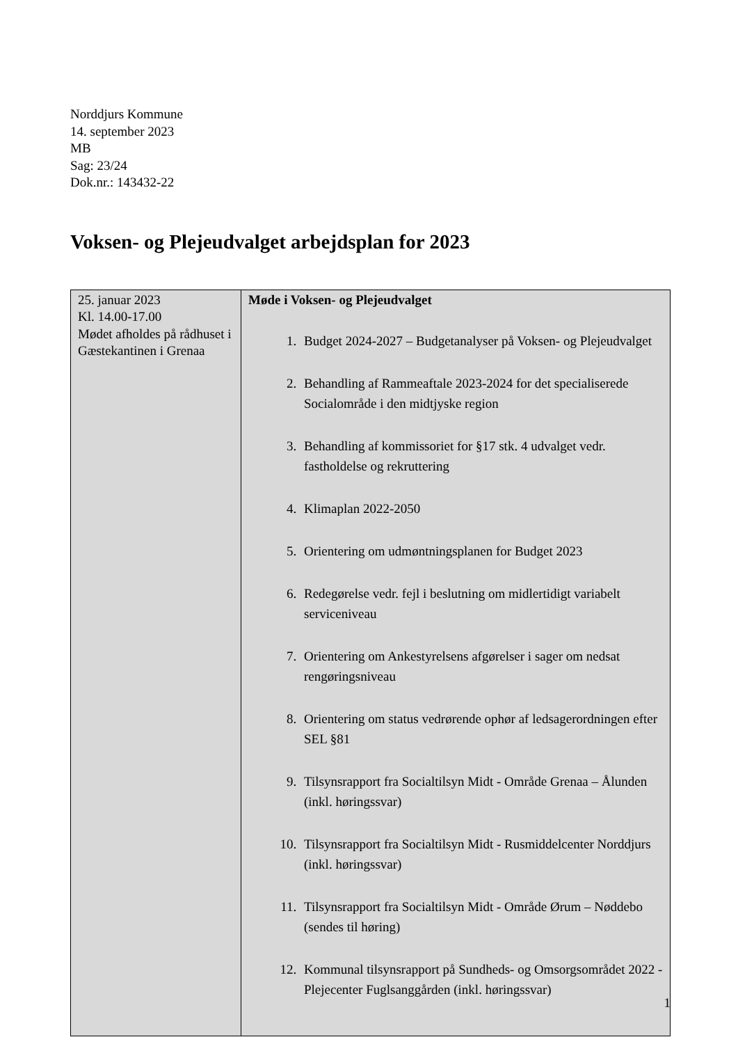Norddjurs Kommune
14. september 2023
MB
Sag: 23/24
Dok.nr.: 143432-22
Voksen- og Plejeudvalget arbejdsplan for 2023
| 25. januar 2023 Kl. 14.00-17.00 Mødet afholdes på rådhuset i Gæstekantinen i Grenaa | Møde i Voksen- og Plejeudvalget 1. Budget 2024-2027 – Budgetanalyser på Voksen- og Plejeudvalget 2. Behandling af Rammeaftale 2023-2024 for det specialiserede Socialområde i den midtjyske region 3. Behandling af kommissoriet for §17 stk. 4 udvalget vedr. fastholdelse og rekruttering 4. Klimaplan 2022-2050 5. Orientering om udmøntningsplanen for Budget 2023 6. Redegørelse vedr. fejl i beslutning om midlertidigt variabelt serviceniveau 7. Orientering om Ankestyrelsens afgørelser i sager om nedsat rengøringsniveau 8. Orientering om status vedrørende ophør af ledsagerordningen efter SEL §81 9. Tilsynsrapport fra Socialtilsyn Midt - Område Grenaa – Ålunden (inkl. høringssvar) 10. Tilsynsrapport fra Socialtilsyn Midt - Rusmiddelcenter Norddjurs (inkl. høringssvar) 11. Tilsynsrapport fra Socialtilsyn Midt - Område Ørum – Nøddebo (sendes til høring) 12. Kommunal tilsynsrapport på Sundheds- og Omsorgsområdet 2022 - Plejecenter Fuglsanggården (inkl. høringssvar) |
1